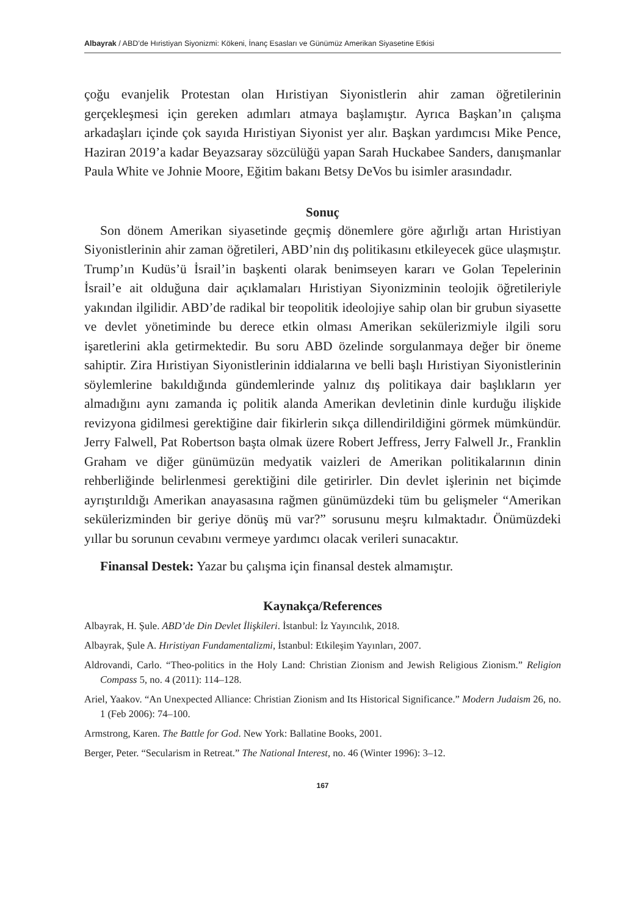Albayrak / ABD’de Hıristiyan Siyonizmi: Kökeni, İnanç Esasları ve Günümüz Amerikan Siyasetine Etkisi
çoğu evanjelik Protestan olan Hıristiyan Siyonistlerin ahir zaman öğretilerinin gerçekleşmesi için gereken adımları atmaya başlamıştır. Ayrıca Başkan’ın çalışma arkadaşları içinde çok sayıda Hıristiyan Siyonist yer alır. Başkan yardımcısı Mike Pence, Haziran 2019’a kadar Beyazsaray sözcülüğü yapan Sarah Huckabee Sanders, danışmanlar Paula White ve Johnie Moore, Eğitim bakanı Betsy DeVos bu isimler arasındadır.
Sonuç
Son dönem Amerikan siyasetinde geçmiş dönemlere göre ağırlığı artan Hıristiyan Siyonistlerinin ahir zaman öğretileri, ABD’nin dış politikasını etkileyecek güce ulaşmıştır. Trump’ın Kudüs’ü İsrail’in başkenti olarak benimseyen kararı ve Golan Tepelerinin İsrail’e ait olduğuna dair açıklamaları Hıristiyan Siyonizminin teolojik öğretileriyle yakından ilgilidir. ABD’de radikal bir teopolitik ideolojiye sahip olan bir grubun siyasette ve devlet yönetiminde bu derece etkin olması Amerikan sekülerizmiyle ilgili soru işaretlerini akla getirmektedir. Bu soru ABD özelinde sorgulanmaya değer bir öneme sahiptir. Zira Hıristiyan Siyonistlerinin iddialarına ve belli başlı Hıristiyan Siyonistlerinin söylemlerine bakıldığında gündemlerinde yalnız dış politikaya dair başlıkların yer almadığını aynı zamanda iç politik alanda Amerikan devletinin dinle kurduğu ilişkide revizyona gidilmesi gerektiğine dair fikirlerin sıkça dillendirildiğini görmek mümkündür. Jerry Falwell, Pat Robertson başta olmak üzere Robert Jeffress, Jerry Falwell Jr., Franklin Graham ve diğer günümüzün medyatik vaizleri de Amerikan politikalarının dinin rehberliğinde belirlenmesi gerektiğini dile getirirler. Din devlet işlerinin net biçimde ayrıştırıldığı Amerikan anayasasına rağmen günümüzdeki tüm bu gelişmeler “Amerikan sekülerizminden bir geriye dönüş mü var?” sorusunu meşru kılmaktadır. Önümüzdeki yıllar bu sorunun cevabını vermeye yardımcı olacak verileri sunacaktır.
Finansal Destek: Yazar bu çalışma için finansal destek almamıştır.
Kaynakça/References
Albayrak, H. Şule. ABD’de Din Devlet İlişkileri. İstanbul: İz Yayıncılık, 2018.
Albayrak, Şule A. Hıristiyan Fundamentalizmi, İstanbul: Etkileşim Yayınları, 2007.
Aldrovandi, Carlo. “Theo-politics in the Holy Land: Christian Zionism and Jewish Religious Zionism.” Religion Compass 5, no. 4 (2011): 114–128.
Ariel, Yaakov. “An Unexpected Alliance: Christian Zionism and Its Historical Significance.” Modern Judaism 26, no. 1 (Feb 2006): 74–100.
Armstrong, Karen. The Battle for God. New York: Ballatine Books, 2001.
Berger, Peter. “Secularism in Retreat.” The National Interest, no. 46 (Winter 1996): 3–12.
167